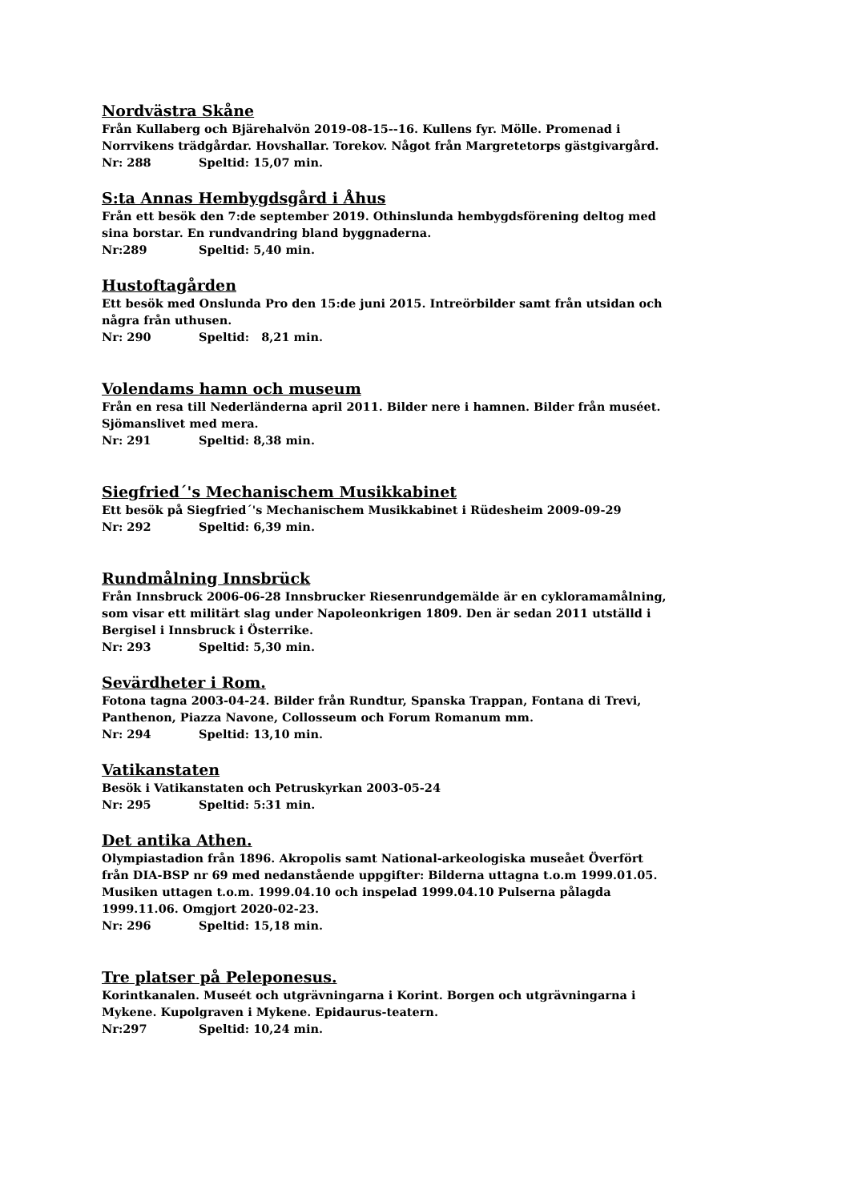Nordvästra Skåne
Från Kullaberg och Bjärehalvön 2019-08-15--16. Kullens fyr. Mölle. Promenad i
Norrvikens trädgårdar. Hovshallar. Torekov. Något från Margretetorps gästgivargård.
Nr: 288 Speltid: 15,07 min.
S:ta Annas Hembygdsgård i Åhus
Från ett besök den 7:de september 2019. Othinslunda hembygdsförening deltog med
sina borstar. En rundvandring bland byggnaderna.
Nr:289 Speltid: 5,40 min.
Hustoftagården
Ett besök med Onslunda Pro den 15:de juni 2015. Intreörbilder samt från utsidan och
några från uthusen.
Nr: 290 Speltid: 8,21 min.
Volendams hamn och museum
Från en resa till Nederländerna april 2011. Bilder nere i hamnen. Bilder från muséet.
Sjömanslivet med mera.
Nr: 291 Speltid: 8,38 min.
Siegfried´'s Mechanischem Musikkabinet
Ett besök på Siegfried´'s Mechanischem Musikkabinet i Rüdesheim 2009-09-29
Nr: 292 Speltid: 6,39 min.
Rundmålning Innsbrück
Från Innsbruck 2006-06-28 Innsbrucker Riesenrundgemälde är en cykloramamålning,
som visar ett militärt slag under Napoleonkrigen 1809. Den är sedan 2011 utställd i
Bergisel i Innsbruck i Österrike.
Nr: 293 Speltid: 5,30 min.
Sevärdheter i Rom.
Fotona tagna 2003-04-24. Bilder från Rundtur, Spanska Trappan, Fontana di Trevi,
Panthenon, Piazza Navone, Collosseum och Forum Romanum mm.
Nr: 294 Speltid: 13,10 min.
Vatikanstaten
Besök i Vatikanstaten och Petruskyrkan 2003-05-24
Nr: 295 Speltid: 5:31 min.
Det antika Athen.
Olympiastadion från 1896. Akropolis samt National-arkeologiska museået Överfört
från DIA-BSP nr 69 med nedanstående uppgifter: Bilderna uttagna t.o.m 1999.01.05.
Musiken uttagen t.o.m. 1999.04.10 och inspelad 1999.04.10 Pulserna pålagda
1999.11.06. Omgjort 2020-02-23.
Nr: 296 Speltid: 15,18 min.
Tre platser på Peleponesus.
Korintkanalen. Museét och utgrävningarna i Korint. Borgen och utgrävningarna i
Mykene. Kupolgraven i Mykene. Epidaurus-teatern.
Nr:297 Speltid: 10,24 min.